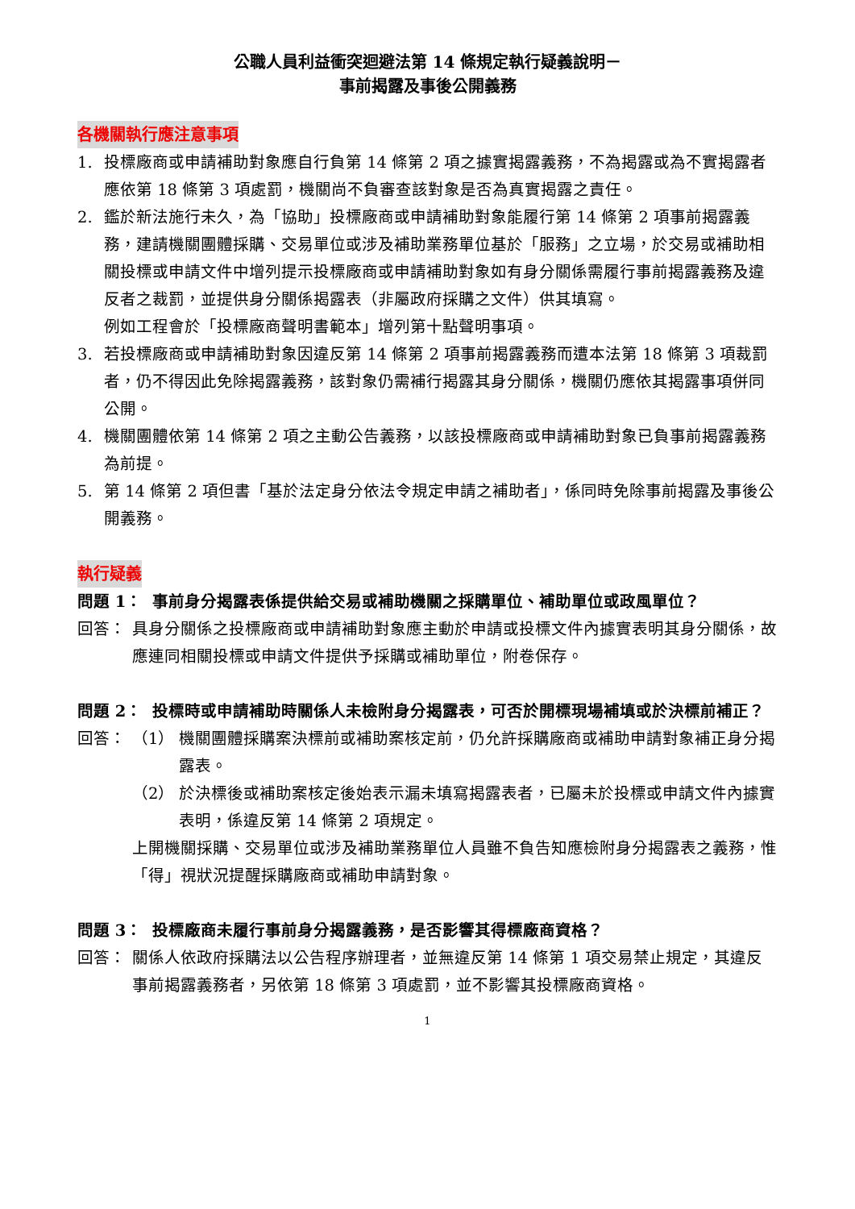公職人員利益衝突迴避法第 14 條規定執行疑義說明－
事前揭露及事後公開義務
各機關執行應注意事項
1. 投標廠商或申請補助對象應自行負第 14 條第 2 項之據實揭露義務，不為揭露或為不實揭露者應依第 18 條第 3 項處罰，機關尚不負審查該對象是否為真實揭露之責任。
2. 鑑於新法施行未久，為「協助」投標廠商或申請補助對象能履行第 14 條第 2 項事前揭露義務，建請機關團體採購、交易單位或涉及補助業務單位基於「服務」之立場，於交易或補助相關投標或申請文件中增列提示投標廠商或申請補助對象如有身分關係需履行事前揭露義務及違反者之裁罰，並提供身分關係揭露表（非屬政府採購之文件）供其填寫。
例如工程會於「投標廠商聲明書範本」增列第十點聲明事項。
3. 若投標廠商或申請補助對象因違反第 14 條第 2 項事前揭露義務而遭本法第 18 條第 3 項裁罰者，仍不得因此免除揭露義務，該對象仍需補行揭露其身分關係，機關仍應依其揭露事項併同公開。
4. 機關團體依第 14 條第 2 項之主動公告義務，以該投標廠商或申請補助對象已負事前揭露義務為前提。
5. 第 14 條第 2 項但書「基於法定身分依法令規定申請之補助者」，係同時免除事前揭露及事後公開義務。
執行疑義
問題 1： 事前身分揭露表係提供給交易或補助機關之採購單位、補助單位或政風單位？
回答： 具身分關係之投標廠商或申請補助對象應主動於申請或投標文件內據實表明其身分關係，故應連同相關投標或申請文件提供予採購或補助單位，附卷保存。
問題 2： 投標時或申請補助時關係人未檢附身分揭露表，可否於開標現場補填或於決標前補正？
回答： （1） 機關團體採購案決標前或補助案核定前，仍允許採購廠商或補助申請對象補正身分揭露表。
（2） 於決標後或補助案核定後始表示漏未填寫揭露表者，已屬未於投標或申請文件內據實表明，係違反第 14 條第 2 項規定。
上開機關採購、交易單位或涉及補助業務單位人員雖不負告知應檢附身分揭露表之義務，惟「得」視狀況提醒採購廠商或補助申請對象。
問題 3： 投標廠商未履行事前身分揭露義務，是否影響其得標廠商資格？
回答： 關係人依政府採購法以公告程序辦理者，並無違反第 14 條第 1 項交易禁止規定，其違反事前揭露義務者，另依第 18 條第 3 項處罰，並不影響其投標廠商資格。
1